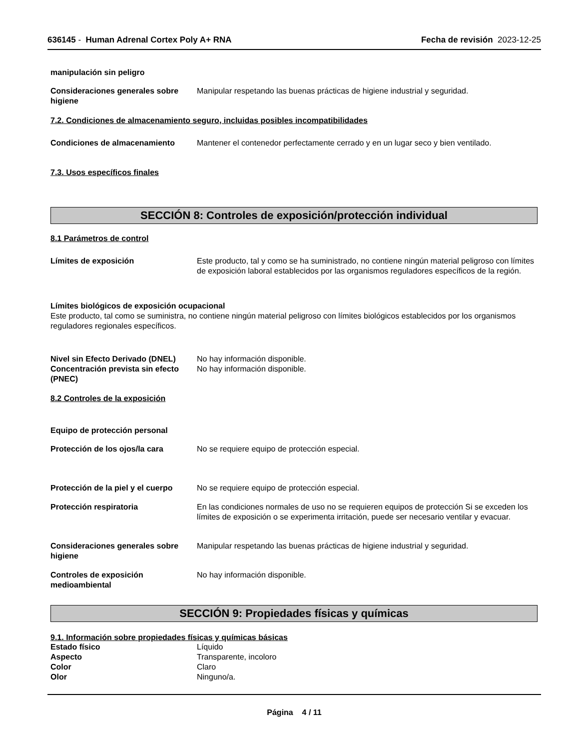636145 - Human Adrenal Cortex Poly A+ RNA
Fecha de revisión 2023-12-25
manipulación sin peligro
Consideraciones generales sobre higiene
Manipular respetando las buenas prácticas de higiene industrial y seguridad.
7.2. Condiciones de almacenamiento seguro, incluidas posibles incompatibilidades
Condiciones de almacenamiento Mantener el contenedor perfectamente cerrado y en un lugar seco y bien ventilado.
7.3. Usos específicos finales
SECCIÓN 8: Controles de exposición/protección individual
8.1 Parámetros de control
Límites de exposición Este producto, tal y como se ha suministrado, no contiene ningún material peligroso con límites de exposición laboral establecidos por las organismos reguladores específicos de la región.
Límites biológicos de exposición ocupacional
Este producto, tal como se suministra, no contiene ningún material peligroso con límites biológicos establecidos por los organismos reguladores regionales específicos.
Nivel sin Efecto Derivado (DNEL)
No hay información disponible.
Concentración prevista sin efecto (PNEC)
No hay información disponible.
8.2 Controles de la exposición
Equipo de protección personal
Protección de los ojos/la cara No se requiere equipo de protección especial.
Protección de la piel y el cuerpo
No se requiere equipo de protección especial.
Protección respiratoria En las condiciones normales de uso no se requieren equipos de protección Si se exceden los límites de exposición o se experimenta irritación, puede ser necesario ventilar y evacuar.
Consideraciones generales sobre higiene
Manipular respetando las buenas prácticas de higiene industrial y seguridad.
Controles de exposición medioambiental
No hay información disponible.
SECCIÓN 9: Propiedades físicas y químicas
9.1. Información sobre propiedades físicas y químicas básicas
Estado físico Líquido
Aspecto Transparente, incoloro
Color Claro
Olor Ninguno/a.
Página 4 / 11